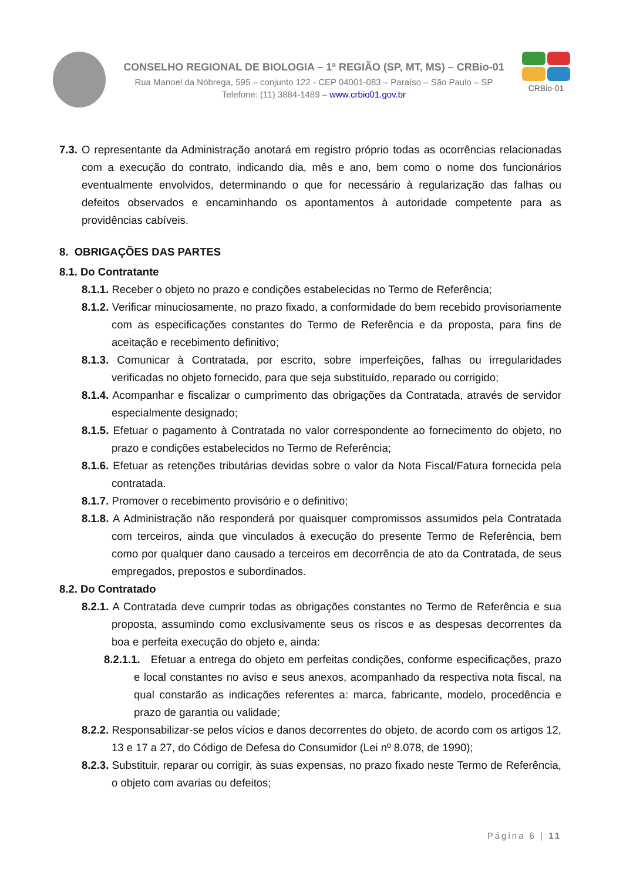CONSELHO REGIONAL DE BIOLOGIA – 1ª REGIÃO (SP, MT, MS) – CRBio-01
Rua Manoel da Nóbrega, 595 – conjunto 122 - CEP 04001-083 – Paraíso – São Paulo – SP
Telefone: (11) 3884-1489 – www.crbio01.gov.br
CRBio-01
7.3. O representante da Administração anotará em registro próprio todas as ocorrências relacionadas com a execução do contrato, indicando dia, mês e ano, bem como o nome dos funcionários eventualmente envolvidos, determinando o que for necessário à regularização das falhas ou defeitos observados e encaminhando os apontamentos à autoridade competente para as providências cabíveis.
8. OBRIGAÇÕES DAS PARTES
8.1. Do Contratante
8.1.1. Receber o objeto no prazo e condições estabelecidas no Termo de Referência;
8.1.2. Verificar minuciosamente, no prazo fixado, a conformidade do bem recebido provisoriamente com as especificações constantes do Termo de Referência e da proposta, para fins de aceitação e recebimento definitivo;
8.1.3. Comunicar à Contratada, por escrito, sobre imperfeições, falhas ou irregularidades verificadas no objeto fornecido, para que seja substituído, reparado ou corrigido;
8.1.4. Acompanhar e fiscalizar o cumprimento das obrigações da Contratada, através de servidor especialmente designado;
8.1.5. Efetuar o pagamento à Contratada no valor correspondente ao fornecimento do objeto, no prazo e condições estabelecidos no Termo de Referência;
8.1.6. Efetuar as retenções tributárias devidas sobre o valor da Nota Fiscal/Fatura fornecida pela contratada.
8.1.7. Promover o recebimento provisório e o definitivo;
8.1.8. A Administração não responderá por quaisquer compromissos assumidos pela Contratada com terceiros, ainda que vinculados à execução do presente Termo de Referência, bem como por qualquer dano causado a terceiros em decorrência de ato da Contratada, de seus empregados, prepostos e subordinados.
8.2. Do Contratado
8.2.1. A Contratada deve cumprir todas as obrigações constantes no Termo de Referência e sua proposta, assumindo como exclusivamente seus os riscos e as despesas decorrentes da boa e perfeita execução do objeto e, ainda:
8.2.1.1. Efetuar a entrega do objeto em perfeitas condições, conforme especificações, prazo e local constantes no aviso e seus anexos, acompanhado da respectiva nota fiscal, na qual constarão as indicações referentes a: marca, fabricante, modelo, procedência e prazo de garantia ou validade;
8.2.2. Responsabilizar-se pelos vícios e danos decorrentes do objeto, de acordo com os artigos 12, 13 e 17 a 27, do Código de Defesa do Consumidor (Lei nº 8.078, de 1990);
8.2.3. Substituir, reparar ou corrigir, às suas expensas, no prazo fixado neste Termo de Referência, o objeto com avarias ou defeitos;
Página 6 | 11